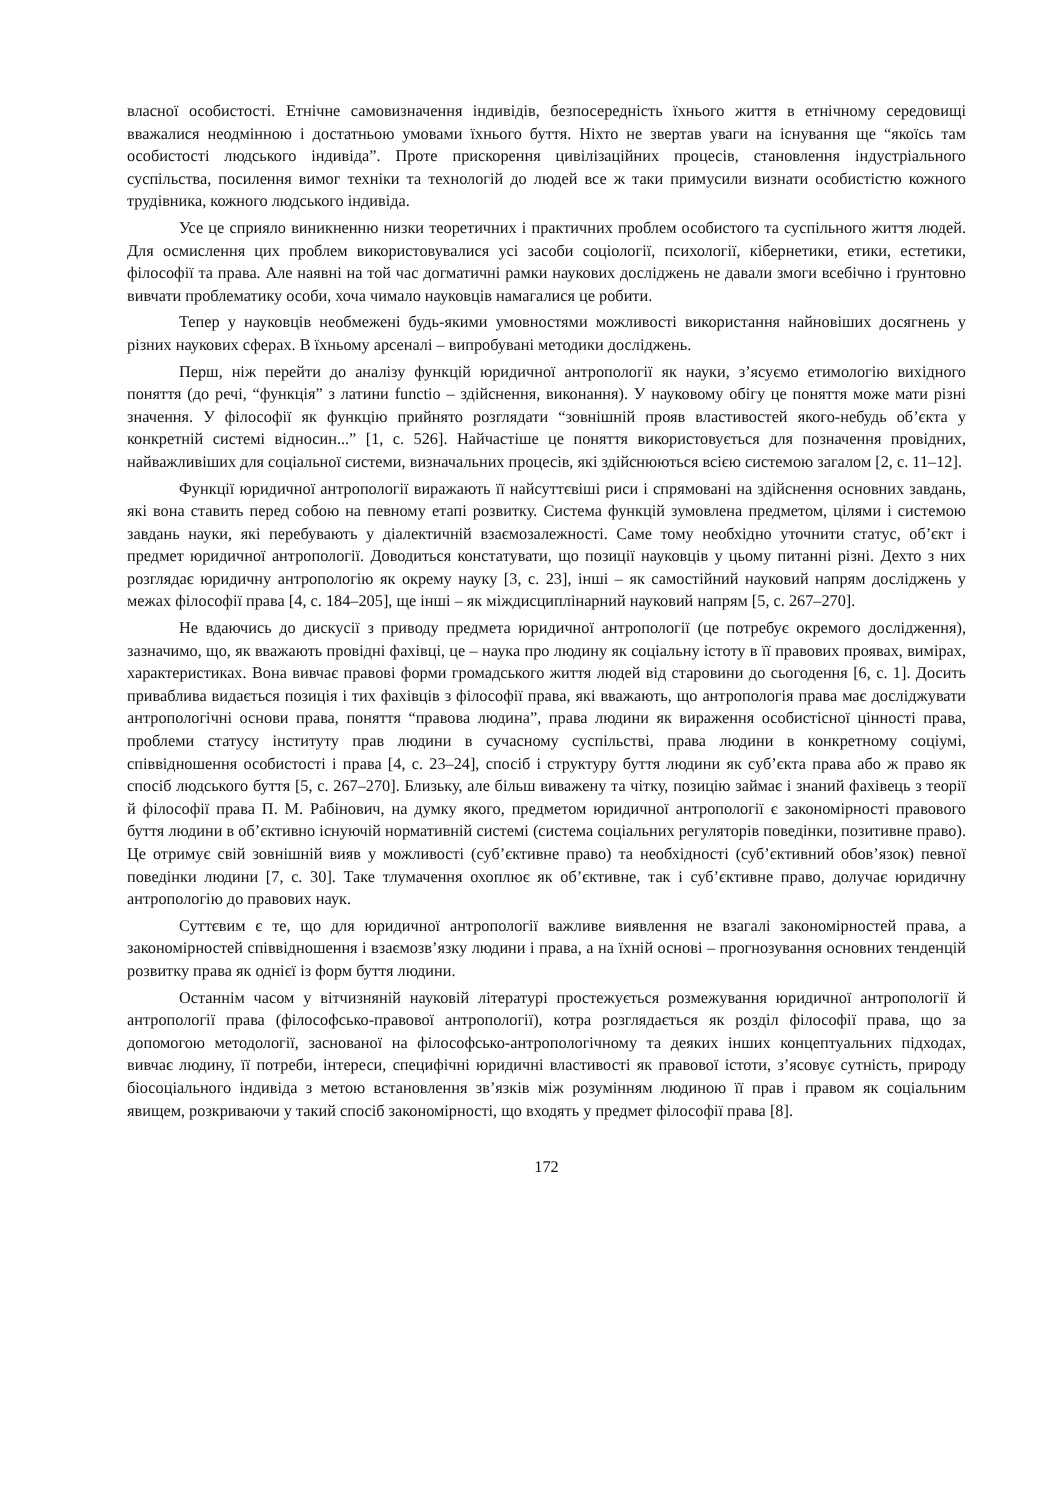власної особистості. Етнічне самовизначення індивідів, безпосередність їхнього життя в етнічному середовищі вважалися неодмінною і достатньою умовами їхнього буття. Ніхто не звертав уваги на існування ще “якоїсь там особистості людського індивіда”. Проте прискорення цивілізаційних процесів, становлення індустріального суспільства, посилення вимог техніки та технологій до людей все ж таки примусили визнати особистістю кожного трудівника, кожного людського індивіда.
Усе це сприяло виникненню низки теоретичних і практичних проблем особистого та суспільного життя людей. Для осмислення цих проблем використовувалися усі засоби соціології, психології, кібернетики, етики, естетики, філософії та права. Але наявні на той час догматичні рамки наукових досліджень не давали змоги всебічно і ґрунтовно вивчати проблематику особи, хоча чимало науковців намагалися це робити.
Тепер у науковців необмежені будь-якими умовностями можливості використання найновіших досягнень у різних наукових сферах. В їхньому арсеналі – випробувані методики досліджень.
Перш, ніж перейти до аналізу функцій юридичної антропології як науки, з’ясуємо етимологію вихідного поняття (до речі, “функція” з латини functio – здійснення, виконання). У науковому обігу це поняття може мати різні значення. У філософії як функцію прийнято розглядати “зовнішній прояв властивостей якого-небудь об’єкта у конкретній системі відносин...” [1, с. 526]. Найчастіше це поняття використовується для позначення провідних, найважливіших для соціальної системи, визначальних процесів, які здійснюються всією системою загалом [2, с. 11–12].
Функції юридичної антропології виражають її найсуттєвіші риси і спрямовані на здійснення основних завдань, які вона ставить перед собою на певному етапі розвитку. Система функцій зумовлена предметом, цілями і системою завдань науки, які перебувають у діалектичній взаємозалежності. Саме тому необхідно уточнити статус, об’єкт і предмет юридичної антропології. Доводиться констатувати, що позиції науковців у цьому питанні різні. Дехто з них розглядає юридичну антропологію як окрему науку [3, с. 23], інші – як самостійний науковий напрям досліджень у межах філософії права [4, с. 184–205], ще інші – як міждисциплінарний науковий напрям [5, с. 267–270].
Не вдаючись до дискусії з приводу предмета юридичної антропології (це потребує окремого дослідження), зазначимо, що, як вважають провідні фахівці, це – наука про людину як соціальну істоту в її правових проявах, вимірах, характеристиках. Вона вивчає правові форми громадського життя людей від старовини до сьогодення [6, с. 1]. Досить приваблива видається позиція і тих фахівців з філософії права, які вважають, що антропологія права має досліджувати антропологічні основи права, поняття “правова людина”, права людини як вираження особистісної цінності права, проблеми статусу інституту прав людини в сучасному суспільстві, права людини в конкретному соціумі, співвідношення особистості і права [4, с. 23–24], спосіб і структуру буття людини як суб’єкта права або ж право як спосіб людського буття [5, с. 267–270]. Близьку, але більш виважену та чітку, позицію займає і знаний фахівець з теорії й філософії права П. М. Рабінович, на думку якого, предметом юридичної антропології є закономірності правового буття людини в об’єктивно існуючій нормативній системі (система соціальних регуляторів поведінки, позитивне право). Це отримує свій зовнішній вияв у можливості (суб’єктивне право) та необхідності (суб’єктивний обов’язок) певної поведінки людини [7, с. 30]. Таке тлумачення охоплює як об’єктивне, так і суб’єктивне право, долучає юридичну антропологію до правових наук.
Суттєвим є те, що для юридичної антропології важливе виявлення не взагалі закономірностей права, а закономірностей співвідношення і взаємозв’язку людини і права, а на їхній основі – прогнозування основних тенденцій розвитку права як однієї із форм буття людини.
Останнім часом у вітчизняній науковій літературі простежується розмежування юридичної антропології й антропології права (філософсько-правової антропології), котра розглядається як розділ філософії права, що за допомогою методології, заснованої на філософсько-антропологічному та деяких інших концептуальних підходах, вивчає людину, її потреби, інтереси, специфічні юридичні властивості як правової істоти, з’ясовує сутність, природу біосоціального індивіда з метою встановлення зв’язків між розумінням людиною її прав і правом як соціальним явищем, розкриваючи у такий спосіб закономірності, що входять у предмет філософії права [8].
172